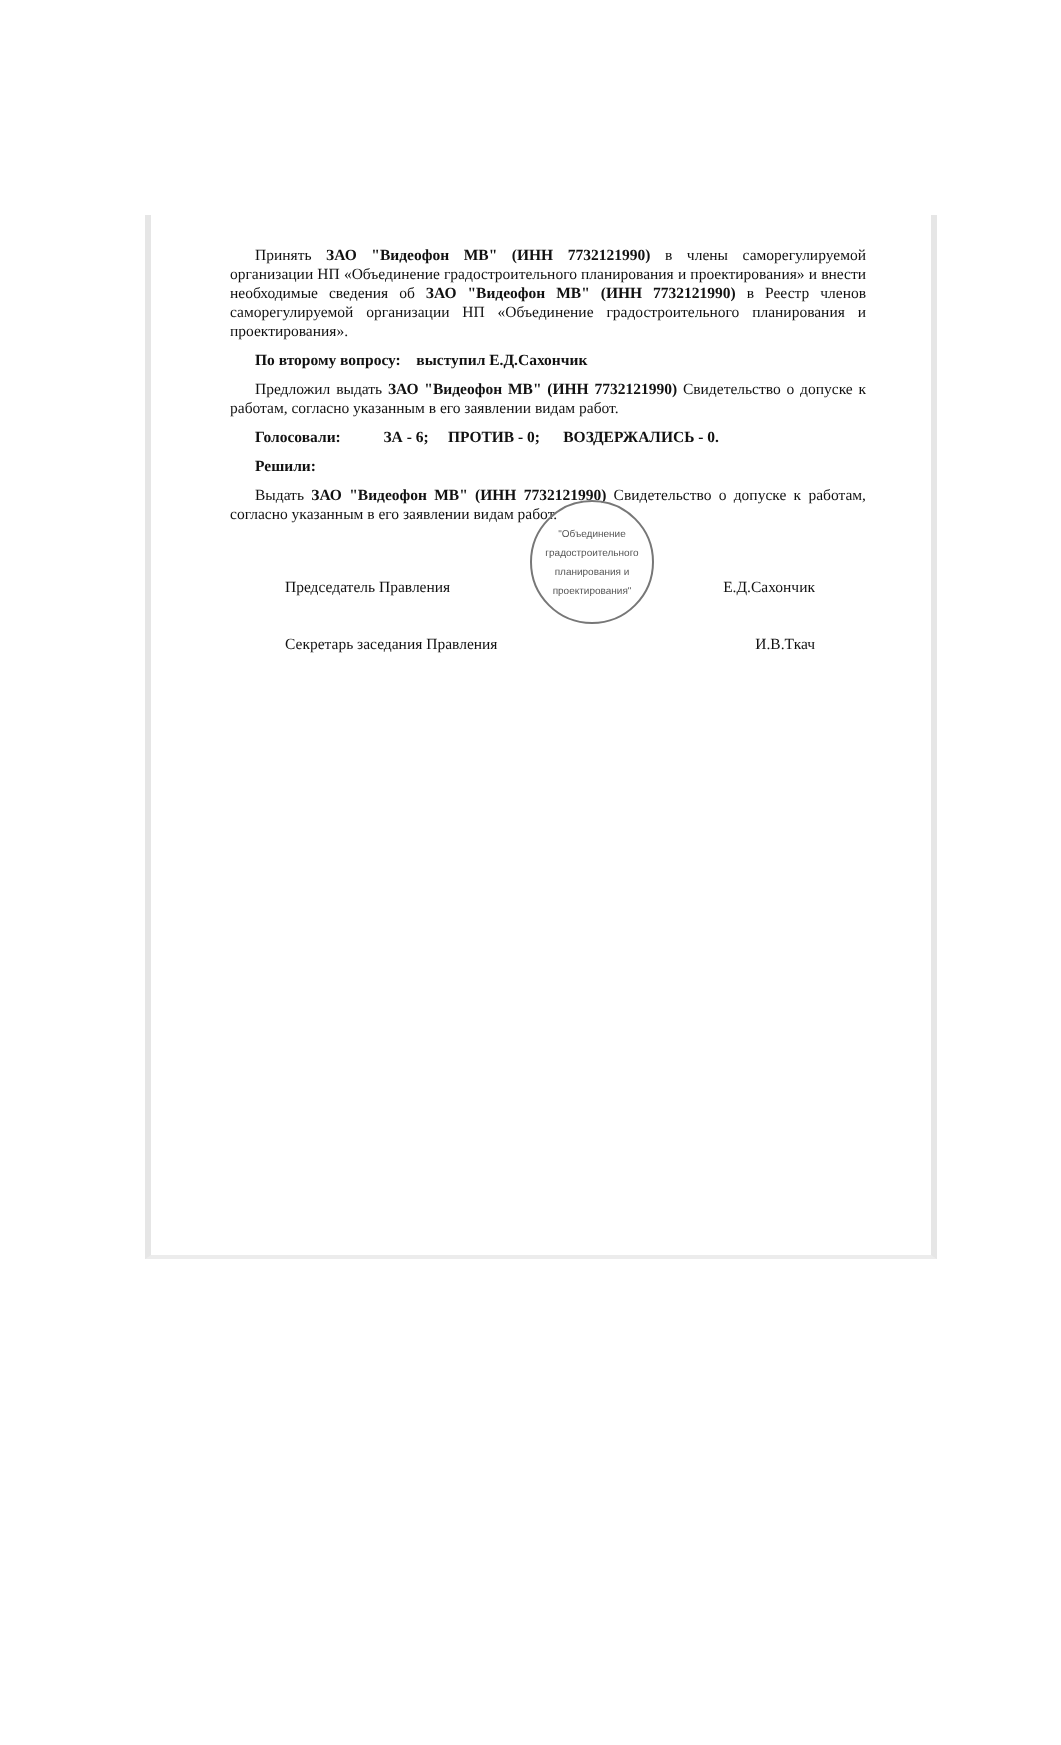Принять ЗАО "Видеофон МВ" (ИНН 7732121990) в члены саморегулируемой организации НП «Объединение градостроительного планирования и проектирования» и внести необходимые сведения об ЗАО "Видеофон МВ" (ИНН 7732121990) в Реестр членов саморегулируемой организации НП «Объединение градостроительного планирования и проектирования».
По второму вопросу: выступил Е.Д.Сахончик
Предложил выдать ЗАО "Видеофон МВ" (ИНН 7732121990) Свидетельство о допуске к работам, согласно указанным в его заявлении видам работ.
Голосовали: ЗА - 6; ПРОТИВ - 0; ВОЗДЕРЖАЛИСЬ - 0.
Решили:
Выдать ЗАО "Видеофон МВ" (ИНН 7732121990) Свидетельство о допуске к работам, согласно указанным в его заявлении видам работ.
Председатель Правления Е.Д.Сахончик
Секретарь заседания Правления И.В.Ткач
"Объединение градостроительного планирования и проектирования"